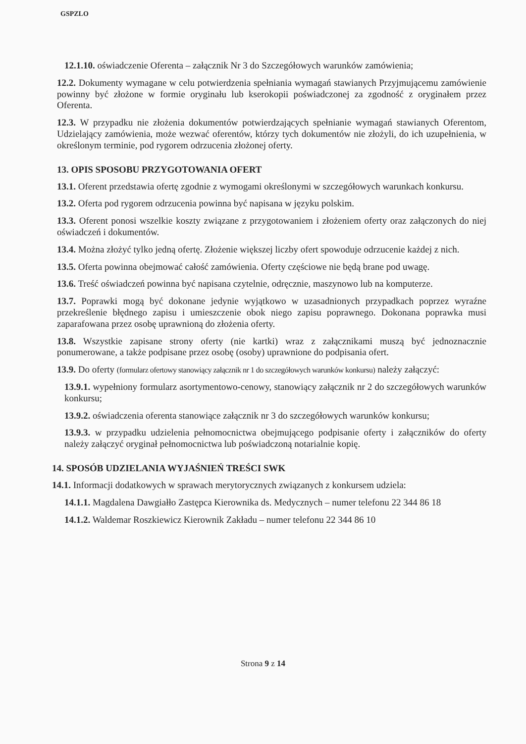GSPZLO
12.1.10. oświadczenie Oferenta – załącznik Nr 3 do Szczegółowych warunków zamówienia;
12.2. Dokumenty wymagane w celu potwierdzenia spełniania wymagań stawianych Przyjmującemu zamówienie powinny być złożone w formie oryginału lub kserokopii poświadczonej za zgodność z oryginałem przez Oferenta.
12.3. W przypadku nie złożenia dokumentów potwierdzających spełnianie wymagań stawianych Oferentom, Udzielający zamówienia, może wezwać oferentów, którzy tych dokumentów nie złożyli, do ich uzupełnienia, w określonym terminie, pod rygorem odrzucenia złożonej oferty.
13. OPIS SPOSOBU PRZYGOTOWANIA OFERT
13.1. Oferent przedstawia ofertę zgodnie z wymogami określonymi w szczegółowych warunkach konkursu.
13.2. Oferta pod rygorem odrzucenia powinna być napisana w języku polskim.
13.3. Oferent ponosi wszelkie koszty związane z przygotowaniem i złożeniem oferty oraz załączonych do niej oświadczeń i dokumentów.
13.4. Można złożyć tylko jedną ofertę. Złożenie większej liczby ofert spowoduje odrzucenie każdej z nich.
13.5. Oferta powinna obejmować całość zamówienia. Oferty częściowe nie będą brane pod uwagę.
13.6. Treść oświadczeń powinna być napisana czytelnie, odręcznie, maszynowo lub na komputerze.
13.7. Poprawki mogą być dokonane jedynie wyjątkowo w uzasadnionych przypadkach poprzez wyraźne przekreślenie błędnego zapisu i umieszczenie obok niego zapisu poprawnego. Dokonana poprawka musi zaparafowana przez osobę uprawnioną do złożenia oferty.
13.8. Wszystkie zapisane strony oferty (nie kartki) wraz z załącznikami muszą być jednoznacznie ponumerowane, a także podpisane przez osobę (osoby) uprawnione do podpisania ofert.
13.9. Do oferty (formularz ofertowy stanowiący załącznik nr 1 do szczegółowych warunków konkursu) należy załączyć:
13.9.1. wypełniony formularz asortymentowo-cenowy, stanowiący załącznik nr 2 do szczegółowych warunków konkursu;
13.9.2. oświadczenia oferenta stanowiące załącznik nr 3 do szczegółowych warunków konkursu;
13.9.3. w przypadku udzielenia pełnomocnictwa obejmującego podpisanie oferty i załączników do oferty należy załączyć oryginał pełnomocnictwa lub poświadczoną notarialnie kopię.
14. SPOSÓB UDZIELANIA WYJAŚNIEŃ TREŚCI SWK
14.1. Informacji dodatkowych w sprawach merytorycznych związanych z konkursem udziela:
14.1.1. Magdalena Dawgiałło Zastępca Kierownika ds. Medycznych – numer telefonu 22 344 86 18
14.1.2. Waldemar Roszkiewicz Kierownik Zakładu – numer telefonu 22 344 86 10
Strona 9 z 14